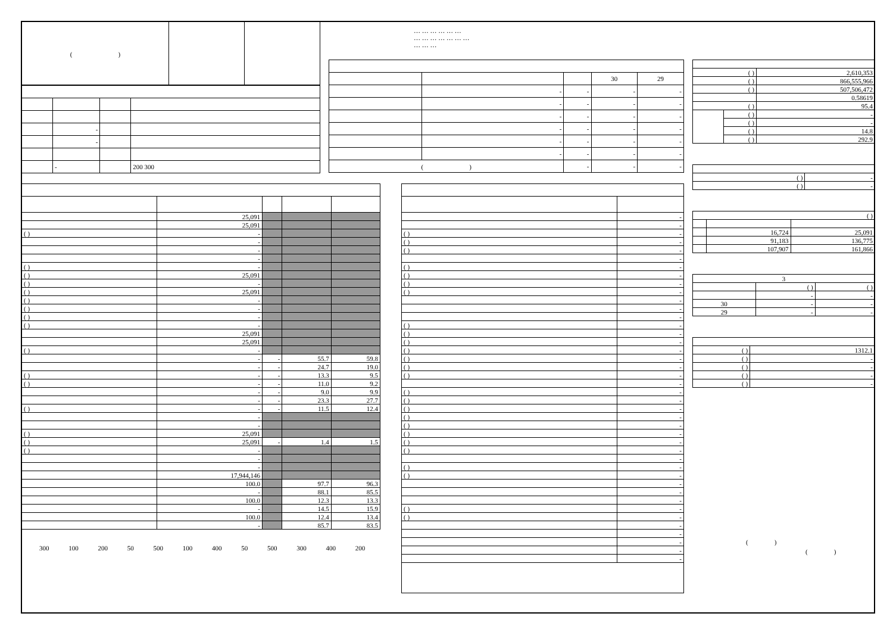| ( ) | | |
| | - | | |
| | - | | |
| | - | | 200 300 |
… … … … … …
… … … … … … …
… … …
| | | | 30 | 29 |
| | - | - | - | - |
| | - | - | - | - |
| | - | - | - | - |
| | - | - | - | - |
| | - | - | - | - |
| | - | - | - | - |
| ( ) | | - | - | - |
| ( ) | | 2,610,353 |
| ( ) | | 866,555,966 |
| ( ) | | 507,506,472 |
| | | 0.58619 |
| ( ) | | 95.4 |
| | ( ) | - |
| | ( ) | - |
| | ( ) | 14.8 |
| | ( ) | 292.9 |
| ( ) | - |
| ( ) | - |
| ( ) | | |
| | 16,724 | 25,091 |
| | 91,183 | 136,775 |
| | 107,907 | 161,866 |
| 3 | | |
| | ( ) | ( ) |
| | - | - |
| 30 | - | - |
| 29 | - | - |
| ( ) | 1312.1 |
| ( ) | - |
| ( ) | - |
| ( ) | - |
| ( ) | - |
(　　　　)
(　　　　)
| | 25,091 | | | |
| | 25,091 | | | |
| ( ) | - | | | |
| | - | | | |
| | - | | | |
| | - | | | |
| ( ) | - | | | |
| ( ) | 25,091 | | | |
| ( ) | - | | | |
| ( ) | 25,091 | | | |
| ( ) | - | | | |
| ( ) | - | | | |
| ( ) | - | | | |
| ( ) | - | | | |
| | 25,091 | | | |
| | 25,091 | | | |
| ( ) | - | | | |
| | - | - | 55.7 | 59.8 |
| | - | - | 24.7 | 19.0 |
| ( ) | - | - | 13.3 | 9.5 |
| ( ) | - | - | 11.0 | 9.2 |
| | - | - | 9.0 | 9.9 |
| | - | - | 23.3 | 27.7 |
| ( ) | - | - | 11.5 | 12.4 |
| | - | | | |
| | - | | | |
| ( ) | 25,091 | | | |
| ( ) | 25,091 | - | 1.4 | 1.5 |
| ( ) | - | | | |
| | - | | | |
| | - | | | |
| | 17,944,146 | | | |
| | 100.0 | | 97.7 | 96.3 |
| | - | | 88.1 | 85.5 |
| | 100.0 | | 12.3 | 13.3 |
| | - | | 14.5 | 15.9 |
| | 100.0 | | 12.4 | 13.4 |
| | - | | 85.7 | 83.5 |
300 100 200 50 500 100 400 50 500 300 400 200
| | - |
| | - |
| ( ) | - |
| ( ) | - |
| ( ) | - |
| | - |
| ( ) | - |
| ( ) | - |
| ( ) | - |
| ( ) | - |
| | - |
| | - |
| | - |
| ( ) | - |
| ( ) | - |
| ( ) | - |
| ( ) | - |
| ( ) | - |
| ( ) | - |
| ( ) | - |
| | - |
| ( ) | - |
| ( ) | - |
| ( ) | - |
| ( ) | - |
| ( ) | - |
| ( ) | - |
| ( ) | - |
| ( ) | - |
| | - |
| ( ) | - |
| ( ) | - |
| | - |
| | - |
| | - |
| ( ) | - |
| ( ) | - |
| | - |
| | - |
| | - |
| | - |
| | - |